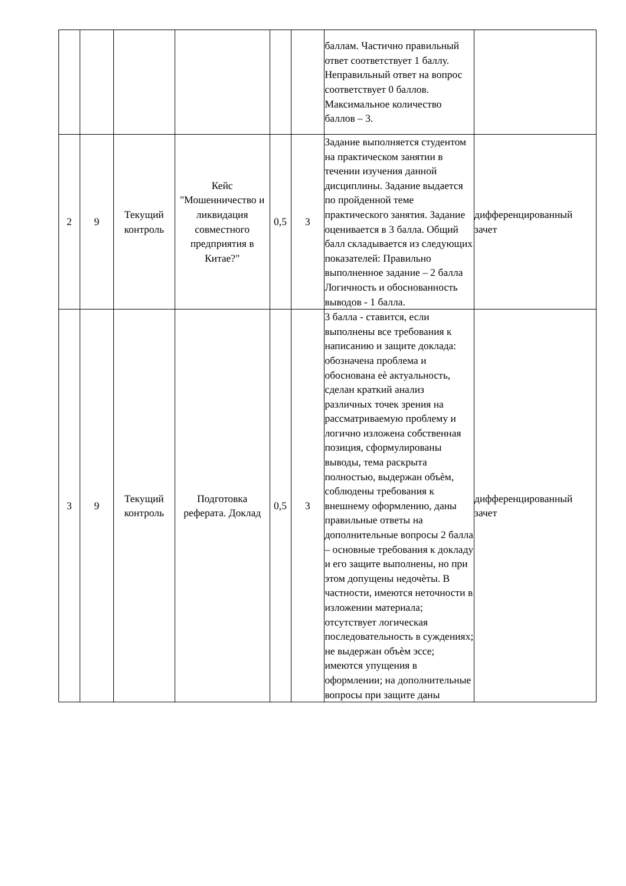| | | | | | | баллам. Частично правильный ответ соответствует 1 баллу. Неправильный ответ на вопрос соответствует 0 баллов. Максимальное количество баллов – 3. | |
| 2 | 9 | Текущий контроль | Кейс "Мошенничество и ликвидация совместного предприятия в Китае?" | 0,5 | 3 | Задание выполняется студентом на практическом занятии в течении изучения данной дисциплины. Задание выдается по пройденной теме практического занятия. Задание оценивается в 3 балла. Общий балл складывается из следующих показателей: Правильно выполненное задание – 2 балла Логичность и обоснованность выводов - 1 балла. | дифференцированный зачет |
| 3 | 9 | Текущий контроль | Подготовка реферата. Доклад | 0,5 | 3 | 3 балла - ставится, если выполнены все требования к написанию и защите доклада: обозначена проблема и обоснована еѐ актуальность, сделан краткий анализ различных точек зрения на рассматриваемую проблему и логично изложена собственная позиция, сформулированы выводы, тема раскрыта полностью, выдержан объѐм, соблюдены требования к внешнему оформлению, даны правильные ответы на дополнительные вопросы 2 балла – основные требования к докладу и его защите выполнены, но при этом допущены недочѐты. В частности, имеются неточности в изложении материала; отсутствует логическая последовательность в суждениях; не выдержан объѐм эссе; имеются упущения в оформлении; на дополнительные вопросы при защите даны | дифференцированный зачет |